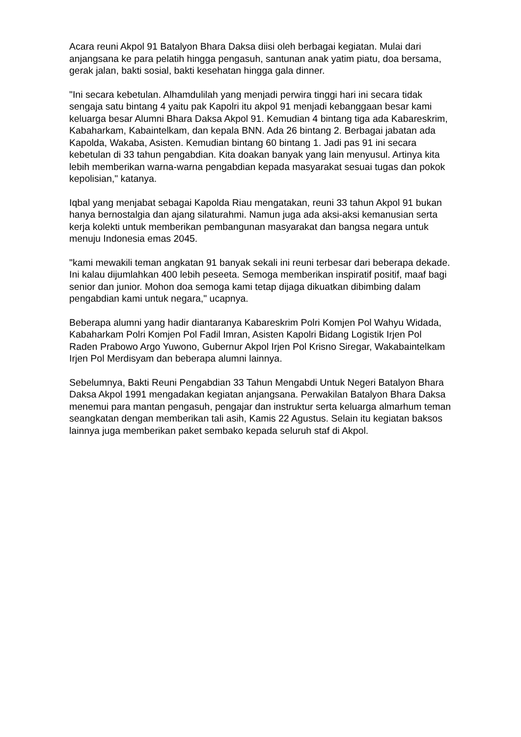Acara reuni Akpol 91 Batalyon Bhara Daksa diisi oleh berbagai kegiatan. Mulai dari anjangsana ke para pelatih hingga pengasuh, santunan anak yatim piatu, doa bersama, gerak jalan, bakti sosial, bakti kesehatan hingga gala dinner.
"Ini secara kebetulan. Alhamdulilah yang menjadi perwira tinggi hari ini secara tidak sengaja satu bintang 4 yaitu pak Kapolri itu akpol 91 menjadi kebanggaan besar kami keluarga besar Alumni Bhara Daksa Akpol 91. Kemudian 4 bintang tiga ada Kabareskrim, Kabaharkam, Kabaintelkam, dan kepala BNN. Ada 26 bintang 2. Berbagai jabatan ada Kapolda, Wakaba, Asisten. Kemudian bintang 60 bintang 1. Jadi pas 91 ini secara kebetulan di 33 tahun pengabdian. Kita doakan banyak yang lain menyusul. Artinya kita lebih memberikan warna-warna pengabdian kepada masyarakat sesuai tugas dan pokok kepolisian," katanya.
Iqbal yang menjabat sebagai Kapolda Riau mengatakan, reuni 33 tahun Akpol 91 bukan hanya bernostalgia dan ajang silaturahmi. Namun juga ada aksi-aksi kemanusian serta kerja kolekti untuk memberikan pembangunan masyarakat dan bangsa negara untuk menuju Indonesia emas 2045.
"kami mewakili teman angkatan 91 banyak sekali ini reuni terbesar dari beberapa dekade. Ini kalau dijumlahkan 400 lebih peseeta. Semoga memberikan inspiratif positif, maaf bagi senior dan junior. Mohon doa semoga kami tetap dijaga dikuatkan dibimbing dalam pengabdian kami untuk negara," ucapnya.
Beberapa alumni yang hadir diantaranya Kabareskrim Polri Komjen Pol Wahyu Widada, Kabaharkam Polri Komjen Pol Fadil Imran, Asisten Kapolri Bidang Logistik Irjen Pol Raden Prabowo Argo Yuwono, Gubernur Akpol Irjen Pol Krisno Siregar, Wakabaintelkam Irjen Pol Merdisyam dan beberapa alumni lainnya.
Sebelumnya, Bakti Reuni Pengabdian 33 Tahun Mengabdi Untuk Negeri Batalyon Bhara Daksa Akpol 1991 mengadakan kegiatan anjangsana. Perwakilan Batalyon Bhara Daksa menemui para mantan pengasuh, pengajar dan instruktur serta keluarga almarhum teman seangkatan dengan memberikan tali asih, Kamis 22 Agustus. Selain itu kegiatan baksos lainnya juga memberikan paket sembako kepada seluruh staf di Akpol.